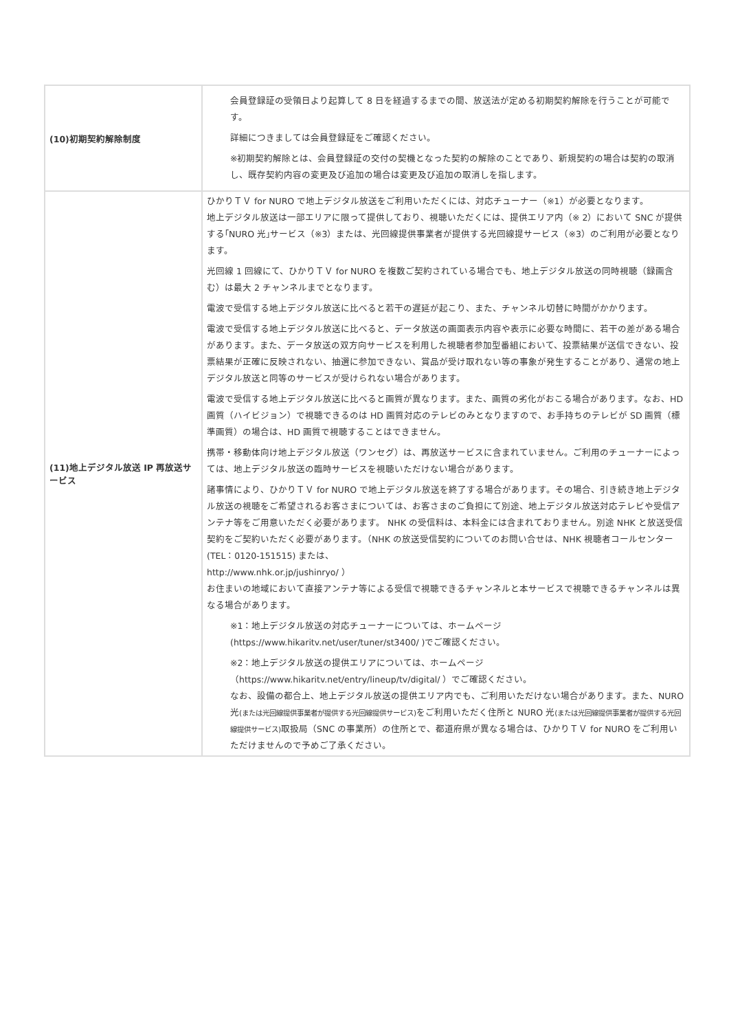| (10)初期契約解除制度 | 会員登録証の受領日より起算して 8 日を経過するまでの間、放送法が定める初期契約解除を行うことが可能です。 詳細につきましては会員登録証をご確認ください。 ※初期契約解除とは、会員登録証の交付の契機となった契約の解除のことであり、新規契約の場合は契約の取消し、既存契約内容の変更及び追加の場合は変更及び追加の取消しを指します。 |
| (11)地上デジタル放送 IP 再放送サービス | ひかりＴＶ for NURO で地上デジタル放送をご利用いただくには、対応チューナー（※1）が必要となります。 地上デジタル放送は一部エリアに限って提供しており、視聴いただくには、提供エリア内（※ 2）において SNC が提供する｢NURO 光｣サービス（※3）または、光回線提供事業者が提供する光回線提サービス（※3）のご利用が必要となります。 光回線 1 回線にて、ひかりＴＶ for NURO を複数ご契約されている場合でも、地上デジタル放送の同時視聴（録画含む）は最大 2 チャンネルまでとなります。 電波で受信する地上デジタル放送に比べると若干の遅延が起こり、また、チャンネル切替に時間がかかります。 電波で受信する地上デジタル放送に比べると、データ放送の画面表示内容や表示に必要な時間に、若干の差がある場合があります。また、データ放送の双方向サービスを利用した視聴者参加型番組において、投票結果が送信できない、投票結果が正確に反映されない、抽選に参加できない、賞品が受け取れない等の事象が発生することがあり、通常の地上デジタル放送と同等のサービスが受けられない場合があります。 電波で受信する地上デジタル放送に比べると画質が異なります。また、画質の劣化がおこる場合があります。なお、HD 画質（ハイビジョン）で視聴できるのは HD 画質対応のテレビのみとなりますので、お手持ちのテレビが SD 画質（標準画質）の場合は、HD 画質で視聴することはできません。 携帯・移動体向け地上デジタル放送（ワンセグ）は、再放送サービスに含まれていません。ご利用のチューナーによっては、地上デジタル放送の臨時サービスを視聴いただけない場合があります。 諸事情により、ひかりＴＶ for NURO で地上デジタル放送を終了する場合があります。その場合、引き続き地上デジタル放送の視聴をご希望されるお客さまについては、お客さまのご負担にて別途、地上デジタル放送対応テレビや受信アンテナ等をご用意いただく必要があります。 NHK の受信料は、本料金には含まれておりません。別途 NHK と放送受信契約をご契約いただく必要があります。（NHK の放送受信契約についてのお問い合せは、NHK 視聴者コールセンター (TEL：0120-151515) または、 http://www.nhk.or.jp/jushinryo/ ） お住まいの地域において直接アンテナ等による受信で視聴できるチャンネルと本サービスで視聴できるチャンネルは異なる場合があります。 ※1：地上デジタル放送の対応チューナーについては、ホームページ (https://www.hikaritv.net/user/tuner/st3400/ )でご確認ください。 ※2：地上デジタル放送の提供エリアについては、ホームページ （https://www.hikaritv.net/entry/lineup/tv/digital/ ）でご確認ください。 なお、設備の都合上、地上デジタル放送の提供エリア内でも、ご利用いただけない場合があります。また、NURO 光 (または光回線提供事業者が提供する光回線提供サービス) をご利用いただく住所と NURO 光 (または光回線提供事業者が提供する光回線提供サービス) 取扱局（SNC の事業所）の住所とで、都道府県が異なる場合は、ひかりＴＶ for NURO をご利用いただけませんので予めご了承ください。 |